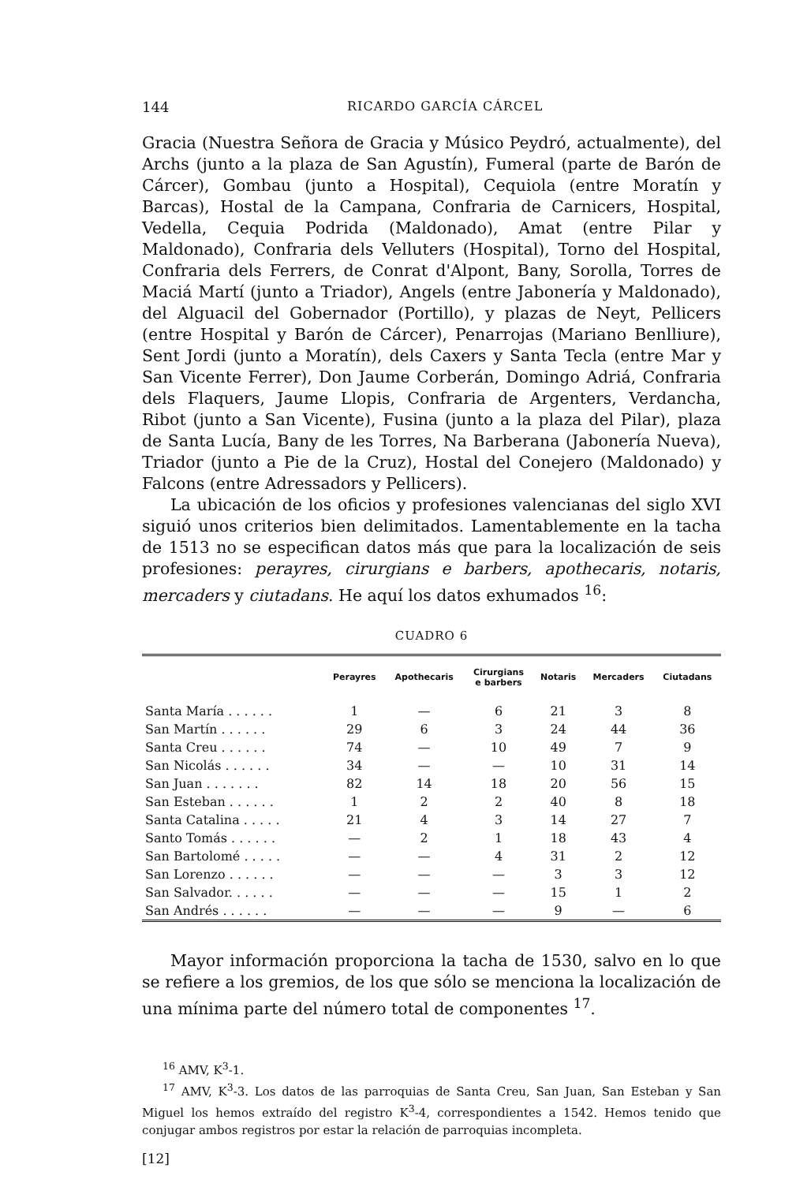144 RICARDO GARCÍA CÁRCEL
Gracia (Nuestra Señora de Gracia y Músico Peydró, actualmente), del Archs (junto a la plaza de San Agustín), Fumeral (parte de Barón de Cárcer), Gombau (junto a Hospital), Cequiola (entre Moratín y Barcas), Hostal de la Campana, Confraria de Carnicers, Hospital, Vedella, Cequia Podrida (Maldonado), Amat (entre Pilar y Maldonado), Confraria dels Velluters (Hospital), Torno del Hospital, Confraria dels Ferrers, de Conrat d'Alpont, Bany, Sorolla, Torres de Maciá Martí (junto a Triador), Angels (entre Jabonería y Maldonado), del Alguacil del Gobernador (Portillo), y plazas de Neyt, Pellicers (entre Hospital y Barón de Cárcer), Penarrojas (Mariano Benlliure), Sent Jordi (junto a Moratín), dels Caxers y Santa Tecla (entre Mar y San Vicente Ferrer), Don Jaume Corberán, Domingo Adriá, Confraria dels Flaquers, Jaume Llopis, Confraria de Argenters, Verdancha, Ribot (junto a San Vicente), Fusina (junto a la plaza del Pilar), plaza de Santa Lucía, Bany de les Torres, Na Barberana (Jabonería Nueva), Triador (junto a Pie de la Cruz), Hostal del Conejero (Maldonado) y Falcons (entre Adressadors y Pellicers).
La ubicación de los oficios y profesiones valencianas del siglo XVI siguió unos criterios bien delimitados. Lamentablemente en la tacha de 1513 no se especifican datos más que para la localización de seis profesiones: perayres, cirurgians e barbers, apothecaris, notaris, mercaders y ciutadans. He aquí los datos exhumados <sup>16</sup>:
CUADRO 6
| | Perayres | Apothecaris | Cirurgians e barbers | Notaris | Mercaders | Ciutadans |
| --- | --- | --- | --- | --- | --- | --- |
| Santa María . . . . . . | 1 | — | 6 | 21 | 3 | 8 |
| San Martín . . . . . . | 29 | 6 | 3 | 24 | 44 | 36 |
| Santa Creu . . . . . . | 74 | — | 10 | 49 | 7 | 9 |
| San Nicolás . . . . . . | 34 | — | — | 10 | 31 | 14 |
| San Juan . . . . . . . | 82 | 14 | 18 | 20 | 56 | 15 |
| San Esteban . . . . . . | 1 | 2 | 2 | 40 | 8 | 18 |
| Santa Catalina . . . . . | 21 | 4 | 3 | 14 | 27 | 7 |
| Santo Tomás . . . . . . | — | 2 | 1 | 18 | 43 | 4 |
| San Bartolomé . . . . . | — | — | 4 | 31 | 2 | 12 |
| San Lorenzo . . . . . . | — | — | — | 3 | 3 | 12 |
| San Salvador. . . . . . | — | — | — | 15 | 1 | 2 |
| San Andrés . . . . . . | — | — | — | 9 | — | 6 |
Mayor información proporciona la tacha de 1530, salvo en lo que se refiere a los gremios, de los que sólo se menciona la localización de una mínima parte del número total de componentes <sup>17</sup>.
<sup>16</sup> AMV, K<sup>3</sup>-1.
<sup>17</sup> AMV, K<sup>3</sup>-3. Los datos de las parroquias de Santa Creu, San Juan, San Esteban y San Miguel los hemos extraído del registro K<sup>3</sup>-4, correspondientes a 1542. Hemos tenido que conjugar ambos registros por estar la relación de parroquias incompleta.
[12]